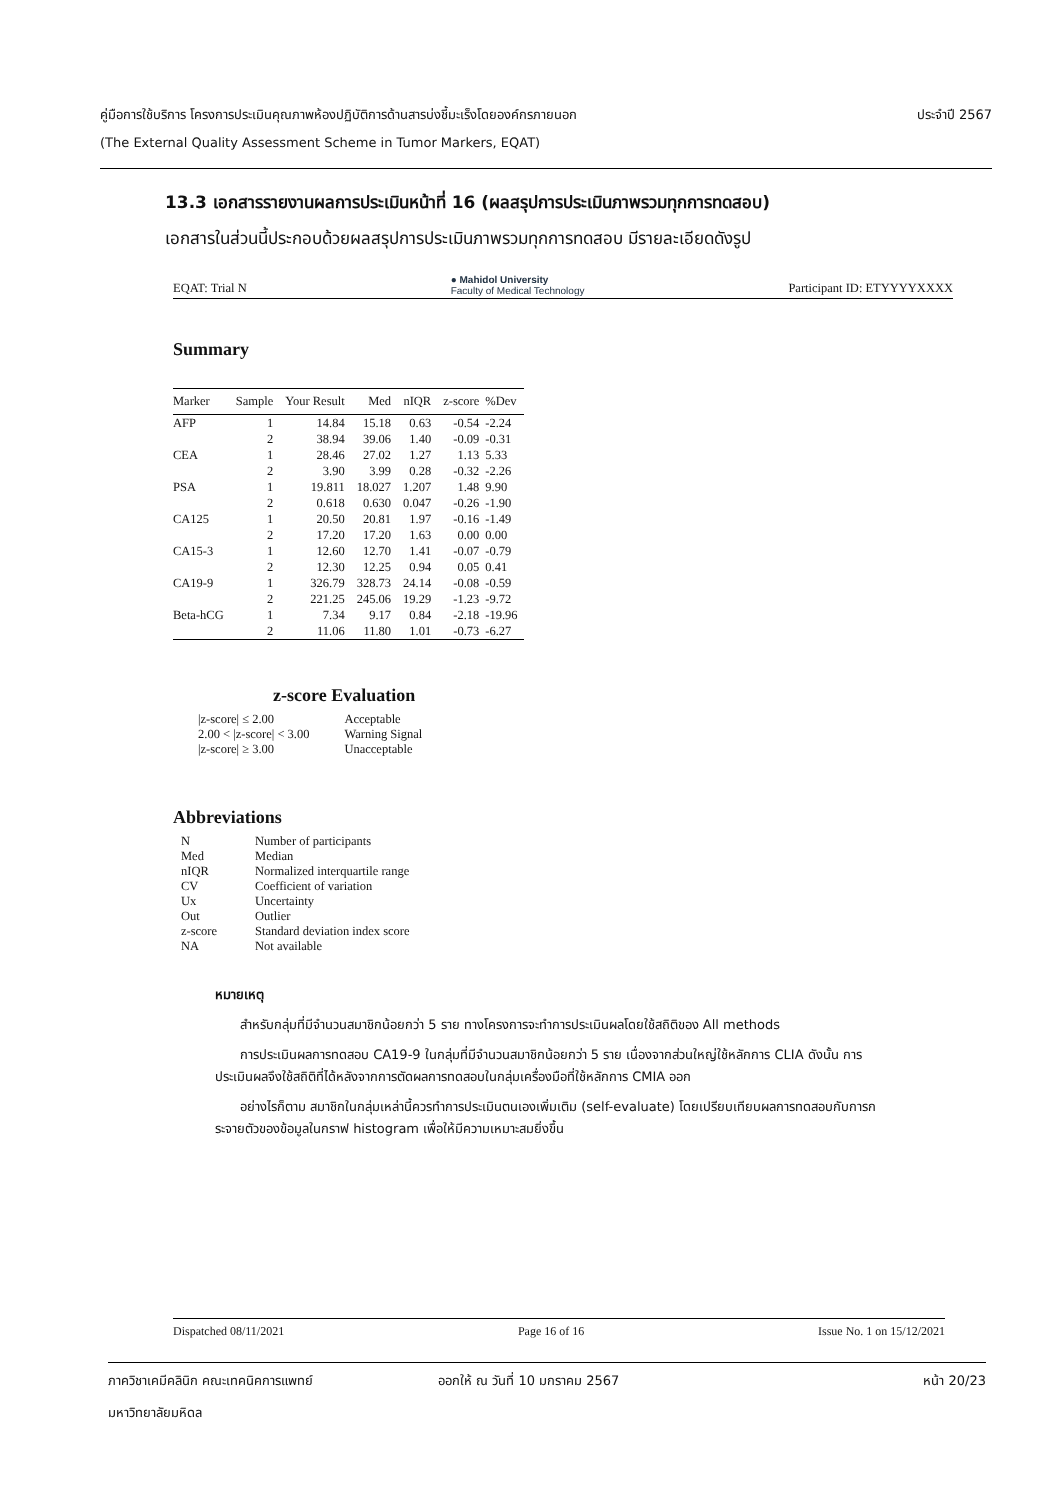ประจำปี 2567
คู่มือการใช้บริการ โครงการประเมินคุณภาพห้องปฏิบัติการด้านสารบ่งชี้มะเร็งโดยองค์กรภายนอก
(The External Quality Assessment Scheme in Tumor Markers, EQAT)
13.3 เอกสารรายงานผลการประเมินหน้าที่ 16 (ผลสรุปการประเมินภาพรวมทุกการทดสอบ)
เอกสารในส่วนนี้ประกอบด้วยผลสรุปการประเมินภาพรวมทุกการทดสอบ มีรายละเอียดดังรูป
EQAT: Trial N ● Mahidol University
Faculty of Medical Technology Participant ID: ETYYYYXXXX
Summary
| Marker | Sample | Your Result | Med | nIQR | z-score | %Dev |
| --- | --- | --- | --- | --- | --- | --- |
| AFP | 1 | 14.84 | 15.18 | 0.63 | -0.54 | -2.24 |
| | 2 | 38.94 | 39.06 | 1.40 | -0.09 | -0.31 |
| CEA | 1 | 28.46 | 27.02 | 1.27 | 1.13 | 5.33 |
| | 2 | 3.90 | 3.99 | 0.28 | -0.32 | -2.26 |
| PSA | 1 | 19.811 | 18.027 | 1.207 | 1.48 | 9.90 |
| | 2 | 0.618 | 0.630 | 0.047 | -0.26 | -1.90 |
| CA125 | 1 | 20.50 | 20.81 | 1.97 | -0.16 | -1.49 |
| | 2 | 17.20 | 17.20 | 1.63 | 0.00 | 0.00 |
| CA15-3 | 1 | 12.60 | 12.70 | 1.41 | -0.07 | -0.79 |
| | 2 | 12.30 | 12.25 | 0.94 | 0.05 | 0.41 |
| CA19-9 | 1 | 326.79 | 328.73 | 24.14 | -0.08 | -0.59 |
| | 2 | 221.25 | 245.06 | 19.29 | -1.23 | -9.72 |
| Beta-hCG | 1 | 7.34 | 9.17 | 0.84 | -2.18 | -19.96 |
| | 2 | 11.06 | 11.80 | 1.01 | -0.73 | -6.27 |
z-score Evaluation
| /z-score/ ≤ 2.00 | Acceptable |
| 2.00 < /z-score/ < 3.00 | Warning Signal |
| /z-score/ ≥ 3.00 | Unacceptable |
Abbreviations
| N | Number of participants |
| Med | Median |
| nIQR | Normalized interquartile range |
| CV | Coefficient of variation |
| Ux | Uncertainty |
| Out | Outlier |
| z-score | Standard deviation index score |
| NA | Not available |
หมายเหตุ
สำหรับกลุ่มที่มีจำนวนสมาชิกน้อยกว่า 5 ราย ทางโครงการจะทำการประเมินผลโดยใช้สถิติของ All methods
การประเมินผลการทดสอบ CA19-9 ในกลุ่มที่มีจำนวนสมาชิกน้อยกว่า 5 ราย เนื่องจากส่วนใหญ่ใช้หลักการ CLIA ดังนั้น การประเมินผลจึงใช้สถิติที่ได้หลังจากการตัดผลการทดสอบในกลุ่มเครื่องมือที่ใช้หลักการ CMIA ออก
อย่างไรก็ตาม สมาชิกในกลุ่มเหล่านี้ควรทำการประเมินตนเองเพิ่มเติม (self-evaluate) โดยเปรียบเทียบผลการทดสอบกับการกระจายตัวของข้อมูลในกราฟ histogram เพื่อให้มีความเหมาะสมยิ่งขึ้น
Dispatched 08/11/2021 Page 16 of 16 Issue No. 1 on 15/12/2021
ภาควิชาเคมีคลินิก คณะเทคนิคการแพทย์ ออกให้ ณ วันที่ 10 มกราคม 2567 หน้า 20/23
มหาวิทยาลัยมหิดล